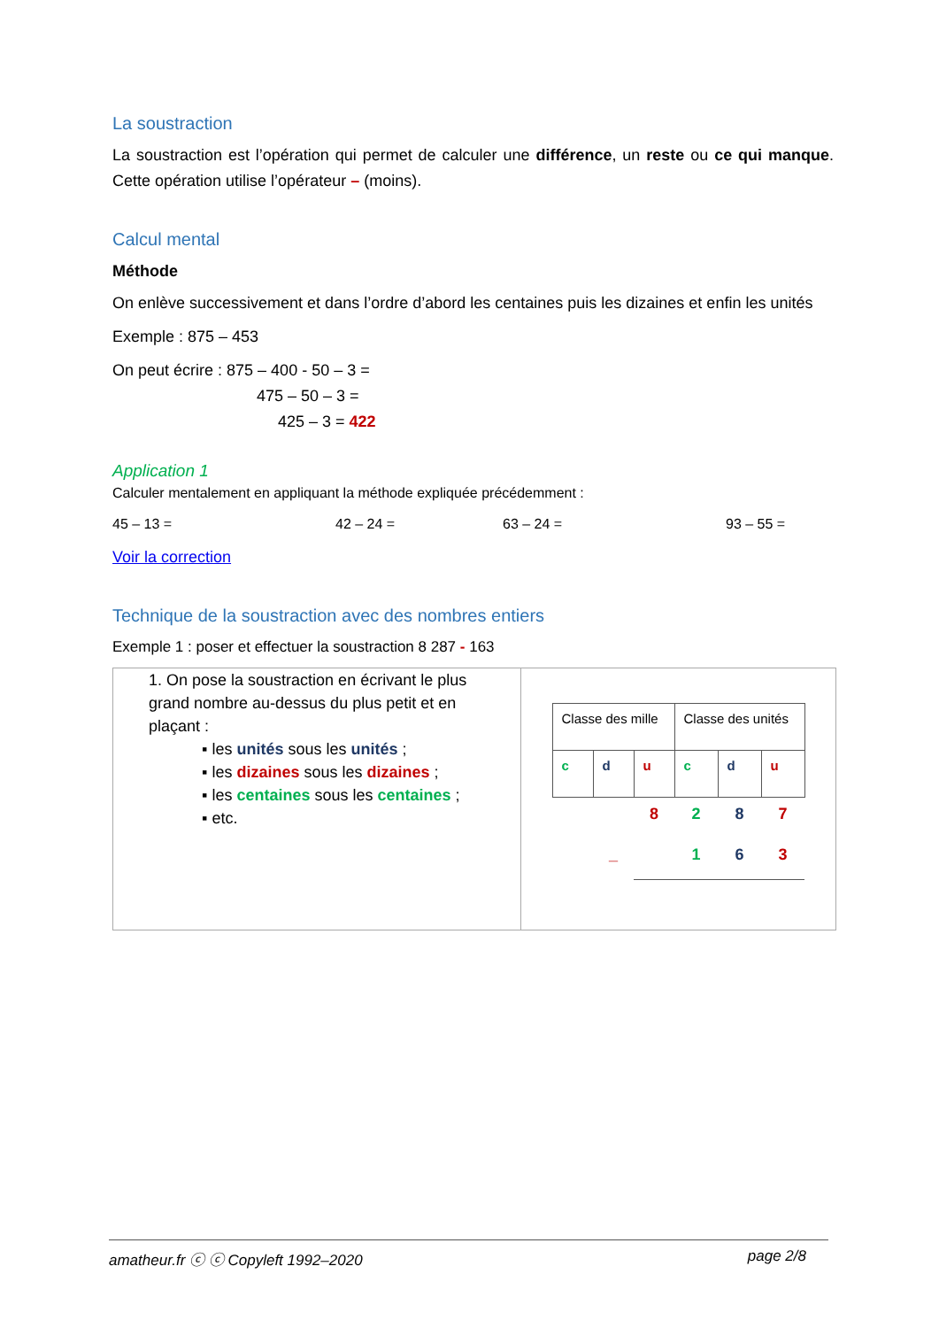La soustraction
La soustraction est l’opération qui permet de calculer une différence, un reste ou ce qui manque. Cette opération utilise l’opérateur – (moins).
Calcul mental
Méthode
On enlève successivement et dans l’ordre d’abord les centaines puis les dizaines et enfin les unités
Exemple : 875 – 453
On peut écrire : 875 – 400 - 50 – 3 =
475 – 50 – 3 =
425 – 3 = 422
Application 1
Calculer mentalement en appliquant la méthode expliquée précédemment :
45 – 13 = 42 – 24 = 63 – 24 = 93 – 55 =
Voir la correction
Technique de la soustraction avec des nombres entiers
Exemple 1 : poser et effectuer la soustraction 8 287 - 163
| 1. On pose la soustraction en écrivant le plus grand nombre au-dessus du plus petit et en plaçant : ▪ les unités sous les unités ; ▪ les dizaines sous les dizaines ; ▪ les centaines sous les centaines ; ▪ etc. | / Classe des mille / / / Classe des unités / / / / c / d / u / c / d / u / / / / 8 / 2 / 8 / 7 / / / _ / / 1 / 6 / 3 / |
amatheur.fr ⓒ ⓒ Copyleft 1992–2020 page 2/8